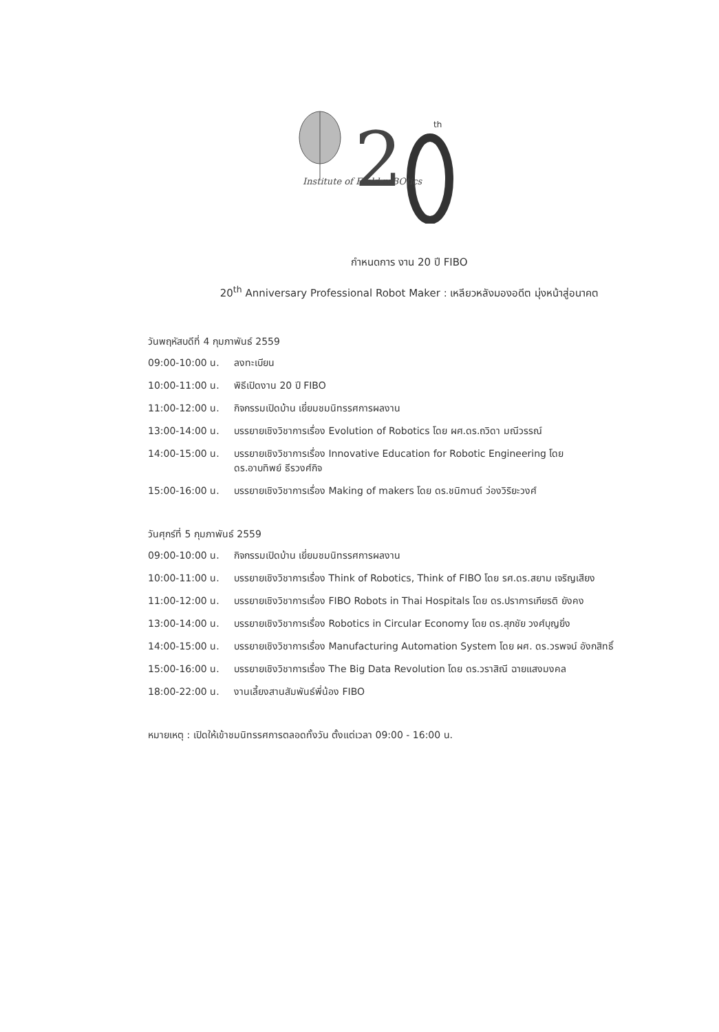2
th
Institute of FIeld roBOtics
กำหนดการ งาน 20 ปี FIBO
20<sup>th</sup> Anniversary Professional Robot Maker : เหลียวหลังมองอดีต มุ่งหน้าสู่อนาคต
วันพฤหัสบดีที่ 4 กุมภาพันธ์ 2559
| 09:00-10:00 น. | ลงทะเบียน |
| 10:00-11:00 น. | พิธีเปิดงาน 20 ปี FIBO |
| 11:00-12:00 น. | กิจกรรมเปิดบ้าน เยี่ยมชมนิทรรศการผลงาน |
| 13:00-14:00 น. | บรรยายเชิงวิชาการเรื่อง Evolution of Robotics โดย ผศ.ดร.ถวิดา มณีวรรณ์ |
| 14:00-15:00 น. | บรรยายเชิงวิชาการเรื่อง Innovative Education for Robotic Engineering โดย ดร.อาบทิพย์ ธีรวงศ์กิจ |
| 15:00-16:00 น. | บรรยายเชิงวิชาการเรื่อง Making of makers โดย ดร.ชนิกานต์ ว่องวิริยะวงศ์ |
วันศุกร์ที่ 5 กุมภาพันธ์ 2559
| 09:00-10:00 น. | กิจกรรมเปิดบ้าน เยี่ยมชมนิทรรศการผลงาน |
| 10:00-11:00 น. | บรรยายเชิงวิชาการเรื่อง Think of Robotics, Think of FIBO โดย รศ.ดร.สยาม เจริญเสียง |
| 11:00-12:00 น. | บรรยายเชิงวิชาการเรื่อง FIBO Robots in Thai Hospitals โดย ดร.ปราการเกียรติ ยังคง |
| 13:00-14:00 น. | บรรยายเชิงวิชาการเรื่อง Robotics in Circular Economy โดย ดร.สุภชัย วงศ์บุญยิ่ง |
| 14:00-15:00 น. | บรรยายเชิงวิชาการเรื่อง Manufacturing Automation System โดย ผศ. ดร.วรพจน์ อังกสิทธิ์ |
| 15:00-16:00 น. | บรรยายเชิงวิชาการเรื่อง The Big Data Revolution โดย ดร.วราสิณี ฉายแสงมงคล |
| 18:00-22:00 น. | งานเลี้ยงสานสัมพันธ์พี่น้อง FIBO |
หมายเหตุ : เปิดให้เข้าชมนิทรรศการตลอดทั้งวัน ตั้งแต่เวลา 09:00 - 16:00 น.